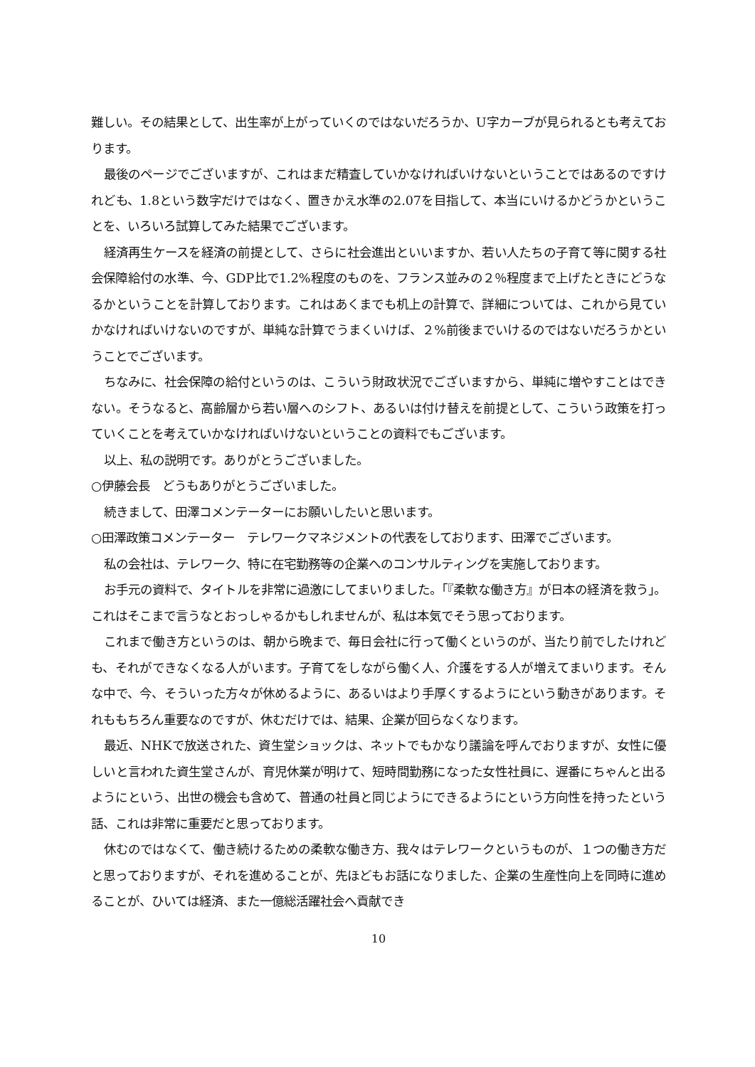難しい。その結果として、出生率が上がっていくのではないだろうか、U字カーブが見られるとも考えております。
最後のページでございますが、これはまだ精査していかなければいけないということではあるのですけれども、1.8という数字だけではなく、置きかえ水準の2.07を目指して、本当にいけるかどうかということを、いろいろ試算してみた結果でございます。
経済再生ケースを経済の前提として、さらに社会進出といいますか、若い人たちの子育て等に関する社会保障給付の水準、今、GDP比で1.2%程度のものを、フランス並みの２％程度まで上げたときにどうなるかということを計算しております。これはあくまでも机上の計算で、詳細については、これから見ていかなければいけないのですが、単純な計算でうまくいけば、２%前後までいけるのではないだろうかということでございます。
ちなみに、社会保障の給付というのは、こういう財政状況でございますから、単純に増やすことはできない。そうなると、高齢層から若い層へのシフト、あるいは付け替えを前提として、こういう政策を打っていくことを考えていかなければいけないということの資料でもございます。
以上、私の説明です。ありがとうございました。
○伊藤会長　どうもありがとうございました。
続きまして、田澤コメンテーターにお願いしたいと思います。
○田澤政策コメンテーター　テレワークマネジメントの代表をしております、田澤でございます。
私の会社は、テレワーク、特に在宅勤務等の企業へのコンサルティングを実施しております。
お手元の資料で、タイトルを非常に過激にしてまいりました。「『柔軟な働き方』が日本の経済を救う」。これはそこまで言うなとおっしゃるかもしれませんが、私は本気でそう思っております。
これまで働き方というのは、朝から晩まで、毎日会社に行って働くというのが、当たり前でしたけれども、それができなくなる人がいます。子育てをしながら働く人、介護をする人が増えてまいります。そんな中で、今、そういった方々が休めるように、あるいはより手厚くするようにという動きがあります。それももちろん重要なのですが、休むだけでは、結果、企業が回らなくなります。
最近、NHKで放送された、資生堂ショックは、ネットでもかなり議論を呼んでおりますが、女性に優しいと言われた資生堂さんが、育児休業が明けて、短時間勤務になった女性社員に、遅番にちゃんと出るようにという、出世の機会も含めて、普通の社員と同じようにできるようにという方向性を持ったという話、これは非常に重要だと思っております。
休むのではなくて、働き続けるための柔軟な働き方、我々はテレワークというものが、１つの働き方だと思っておりますが、それを進めることが、先ほどもお話になりました、企業の生産性向上を同時に進めることが、ひいては経済、また一億総活躍社会へ貢献でき
10